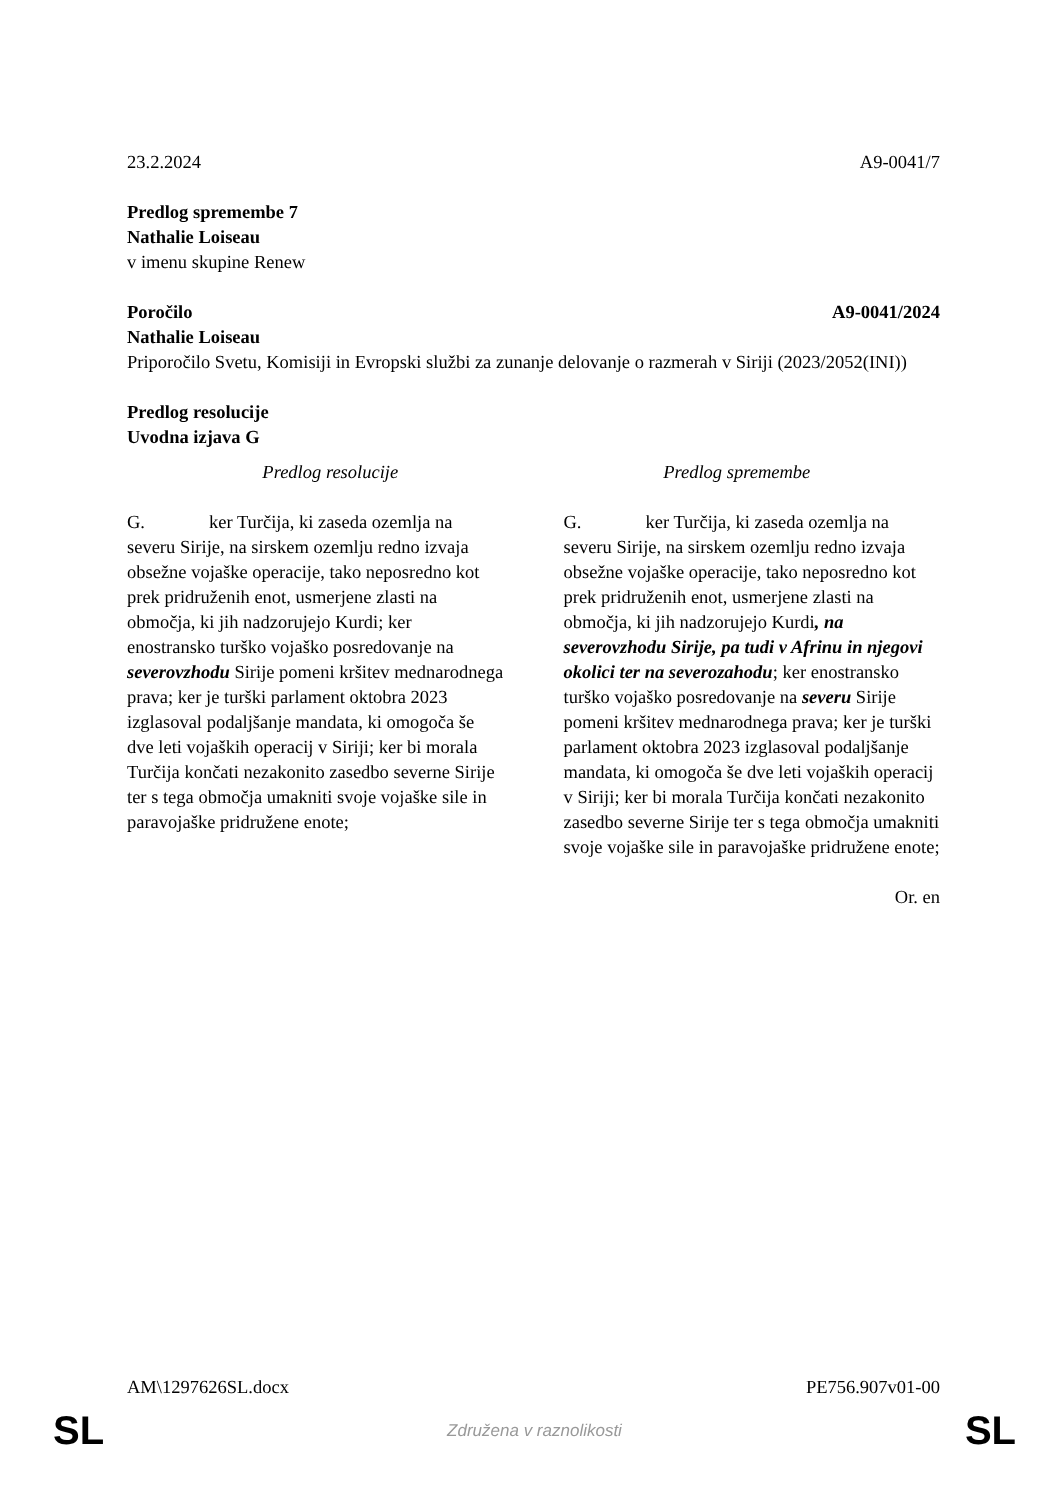23.2.2024 A9-0041/7
Predlog spremembe 7
Nathalie Loiseau
v imenu skupine Renew
Poročilo A9-0041/2024
Nathalie Loiseau
Priporočilo Svetu, Komisiji in Evropski službi za zunanje delovanje o razmerah v Siriji (2023/2052(INI))
Predlog resolucije
Uvodna izjava G
| Predlog resolucije | Predlog spremembe |
| --- | --- |
| G. ker Turčija, ki zaseda ozemlja na severu Sirije, na sirskem ozemlju redno izvaja obsežne vojaške operacije, tako neposredno kot prek pridruženih enot, usmerjene zlasti na območja, ki jih nadzorujejo Kurdi; ker enostransko turško vojaško posredovanje na severovzhodu Sirije pomeni kršitev mednarodnega prava; ker je turški parlament oktobra 2023 izglasoval podaljšanje mandata, ki omogoča še dve leti vojaških operacij v Siriji; ker bi morala Turčija končati nezakonito zasedbo severne Sirije ter s tega območja umakniti svoje vojaške sile in paravojaške pridružene enote; | G. ker Turčija, ki zaseda ozemlja na severu Sirije, na sirskem ozemlju redno izvaja obsežne vojaške operacije, tako neposredno kot prek pridruženih enot, usmerjene zlasti na območja, ki jih nadzorujejo Kurdi , na severovzhodu Sirije, pa tudi v Afrinu in njegovi okolici ter na severozahodu ; ker enostransko turško vojaško posredovanje na severu Sirije pomeni kršitev mednarodnega prava; ker je turški parlament oktobra 2023 izglasoval podaljšanje mandata, ki omogoča še dve leti vojaških operacij v Siriji; ker bi morala Turčija končati nezakonito zasedbo severne Sirije ter s tega območja umakniti svoje vojaške sile in paravojaške pridružene enote; |
Or. en
AM\1297626SL.docx PE756.907v01-00
SL Združena v raznolikosti SL